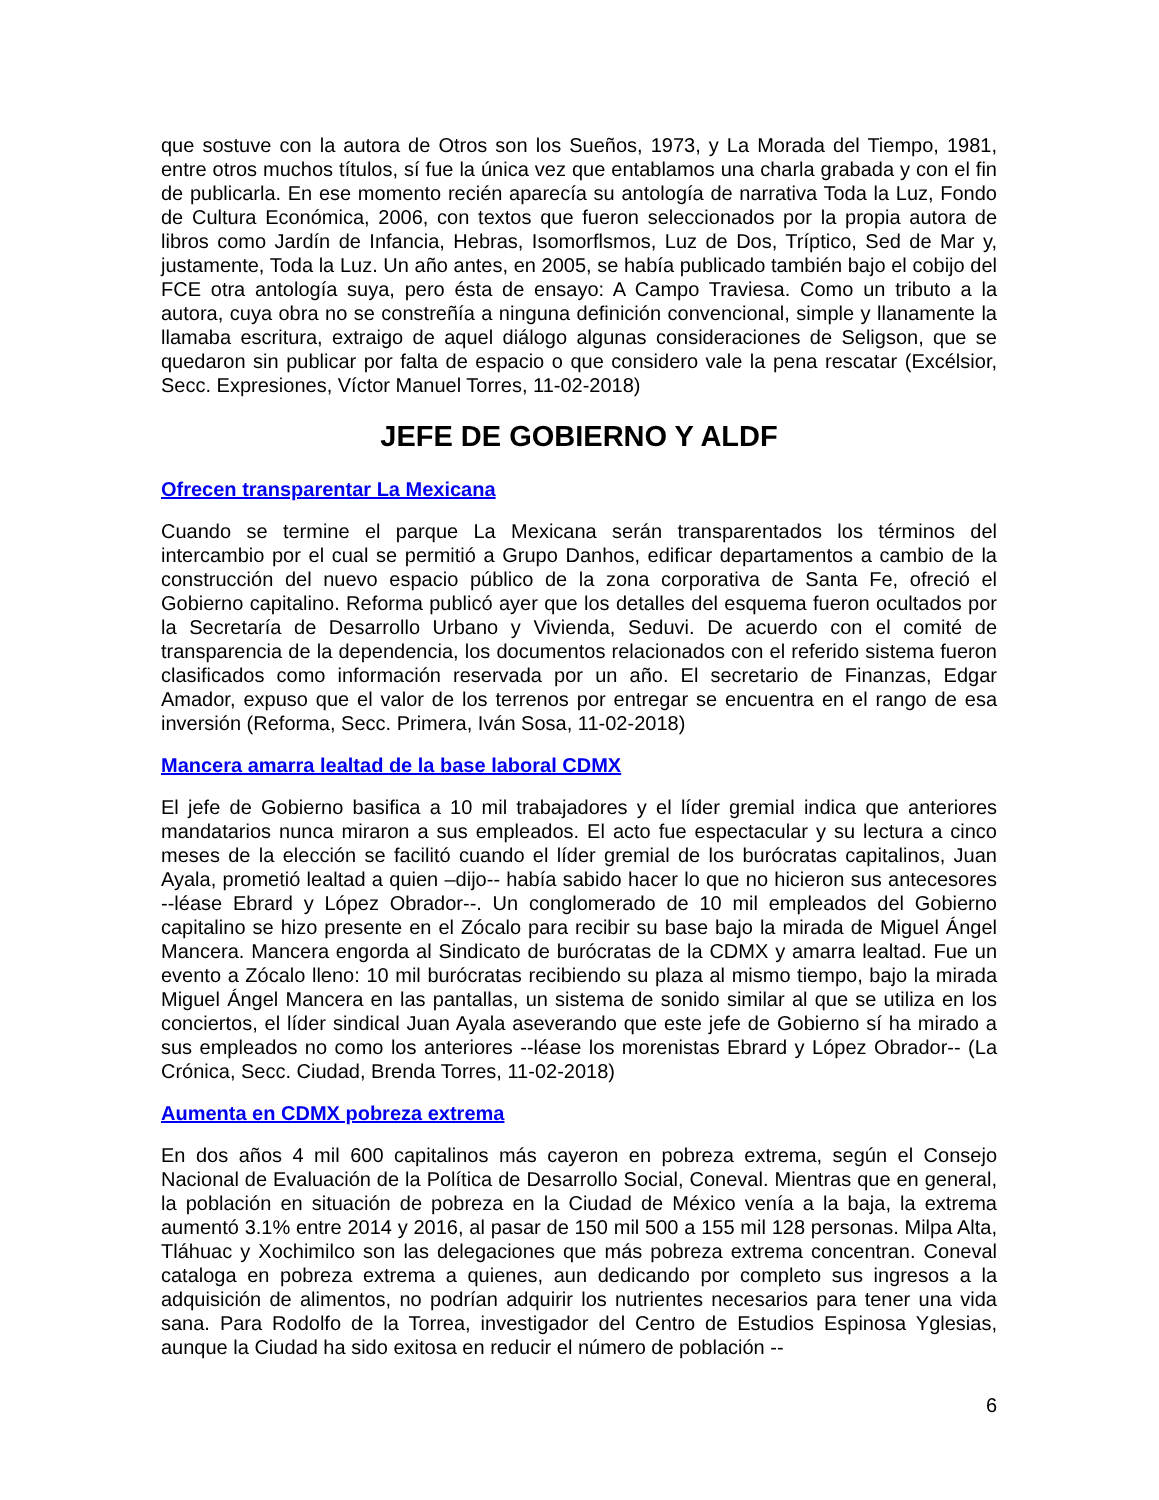que sostuve con la autora de Otros son los Sueños, 1973, y La Morada del Tiempo, 1981, entre otros muchos títulos, sí fue la única vez que entablamos una charla grabada y con el fin de publicarla. En ese momento recién aparecía su antología de narrativa Toda la Luz, Fondo de Cultura Económica, 2006, con textos que fueron seleccionados por la propia autora de libros como Jardín de Infancia, Hebras, Isomorflsmos, Luz de Dos, Tríptico, Sed de Mar y, justamente, Toda la Luz. Un año antes, en 2005, se había publicado también bajo el cobijo del FCE otra antología suya, pero ésta de ensayo: A Campo Traviesa. Como un tributo a la autora, cuya obra no se constreñía a ninguna definición convencional, simple y llanamente la llamaba escritura, extraigo de aquel diálogo algunas consideraciones de Seligson, que se quedaron sin publicar por falta de espacio o que considero vale la pena rescatar (Excélsior, Secc. Expresiones, Víctor Manuel Torres, 11-02-2018)
JEFE DE GOBIERNO Y ALDF
Ofrecen transparentar La Mexicana
Cuando se termine el parque La Mexicana serán transparentados los términos del intercambio por el cual se permitió a Grupo Danhos, edificar departamentos a cambio de la construcción del nuevo espacio público de la zona corporativa de Santa Fe, ofreció el Gobierno capitalino. Reforma publicó ayer que los detalles del esquema fueron ocultados por la Secretaría de Desarrollo Urbano y Vivienda, Seduvi. De acuerdo con el comité de transparencia de la dependencia, los documentos relacionados con el referido sistema fueron clasificados como información reservada por un año. El secretario de Finanzas, Edgar Amador, expuso que el valor de los terrenos por entregar se encuentra en el rango de esa inversión (Reforma, Secc. Primera, Iván Sosa, 11-02-2018)
Mancera amarra lealtad de la base laboral CDMX
El jefe de Gobierno basifica a 10 mil trabajadores y el líder gremial indica que anteriores mandatarios nunca miraron a sus empleados. El acto fue espectacular y su lectura a cinco meses de la elección se facilitó cuando el líder gremial de los burócratas capitalinos, Juan Ayala, prometió lealtad a quien –dijo-- había sabido hacer lo que no hicieron sus antecesores --léase Ebrard y López Obrador--. Un conglomerado de 10 mil empleados del Gobierno capitalino se hizo presente en el Zócalo para recibir su base bajo la mirada de Miguel Ángel Mancera. Mancera engorda al Sindicato de burócratas de la CDMX y amarra lealtad. Fue un evento a Zócalo lleno: 10 mil burócratas recibiendo su plaza al mismo tiempo, bajo la mirada Miguel Ángel Mancera en las pantallas, un sistema de sonido similar al que se utiliza en los conciertos, el líder sindical Juan Ayala aseverando que este jefe de Gobierno sí ha mirado a sus empleados no como los anteriores --léase los morenistas Ebrard y López Obrador-- (La Crónica, Secc. Ciudad, Brenda Torres, 11-02-2018)
Aumenta en CDMX pobreza extrema
En dos años 4 mil 600 capitalinos más cayeron en pobreza extrema, según el Consejo Nacional de Evaluación de la Política de Desarrollo Social, Coneval. Mientras que en general, la población en situación de pobreza en la Ciudad de México venía a la baja, la extrema aumentó 3.1% entre 2014 y 2016, al pasar de 150 mil 500 a 155 mil 128 personas. Milpa Alta, Tláhuac y Xochimilco son las delegaciones que más pobreza extrema concentran. Coneval cataloga en pobreza extrema a quienes, aun dedicando por completo sus ingresos a la adquisición de alimentos, no podrían adquirir los nutrientes necesarios para tener una vida sana. Para Rodolfo de la Torrea, investigador del Centro de Estudios Espinosa Yglesias, aunque la Ciudad ha sido exitosa en reducir el número de población --
6